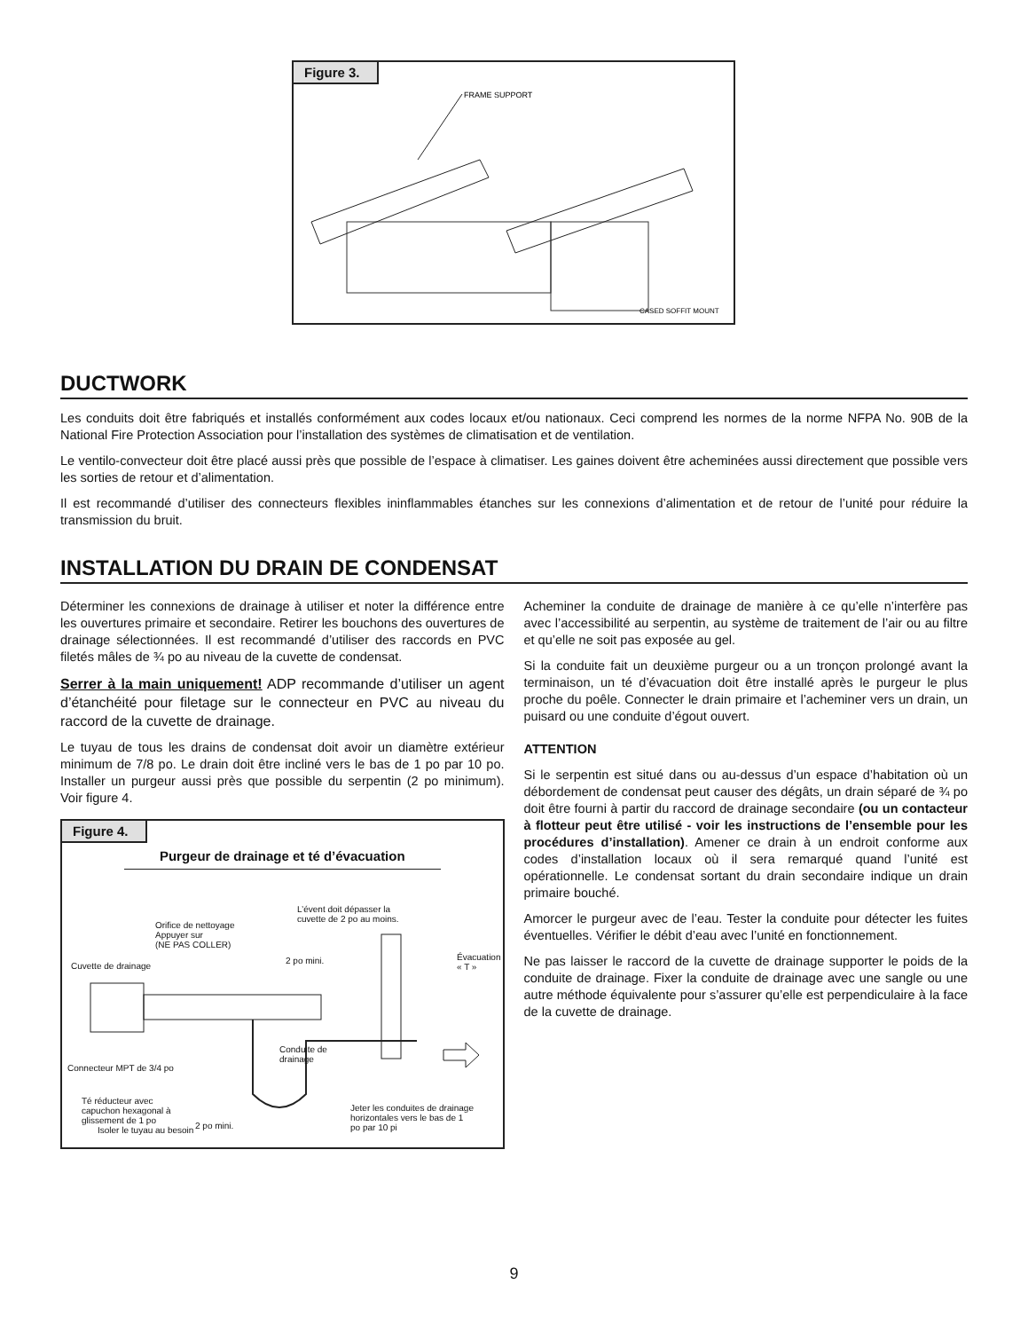Figure 3.
FRAME SUPPORT
CASED SOFFIT MOUNT
DUCTWORK
Les conduits doit être fabriqués et installés conformément aux codes locaux et/ou nationaux. Ceci comprend les normes de la norme NFPA No. 90B de la National Fire Protection Association pour l’installation des systèmes de climatisation et de ventilation.
Le ventilo-convecteur doit être placé aussi près que possible de l’espace à climatiser. Les gaines doivent être acheminées aussi directement que possible vers les sorties de retour et d’alimentation.
Il est recommandé d’utiliser des connecteurs flexibles ininflammables étanches sur les connexions d’alimentation et de retour de l’unité pour réduire la transmission du bruit.
INSTALLATION DU DRAIN DE CONDENSAT
Déterminer les connexions de drainage à utiliser et noter la différence entre les ouvertures primaire et secondaire. Retirer les bouchons des ouvertures de drainage sélectionnées. Il est recommandé d’utiliser des raccords en PVC filetés mâles de ¾ po au niveau de la cuvette de condensat.
Serrer à la main uniquement! ADP recommande d’utiliser un agent d’étanchéité pour filetage sur le connecteur en PVC au niveau du raccord de la cuvette de drainage.
Le tuyau de tous les drains de condensat doit avoir un diamètre extérieur minimum de 7/8 po. Le drain doit être incliné vers le bas de 1 po par 10 po. Installer un purgeur aussi près que possible du serpentin (2 po minimum). Voir figure 4.
Figure 4.
Purgeur de drainage et té d’évacuation
L’évent doit dépasser la
cuvette de 2 po au moins.
Orifice de nettoyage
Appuyer sur
(NE PAS COLLER)
Cuvette de drainage
2 po mini. Évacuation « T »
Conduite de
drainage
Connecteur MPT de 3/4 po
Té réducteur avec
capuchon hexagonal à
glissement de 1 po
2 po mini.
Jeter les conduites de drainage
horizontales vers le bas de 1
po par 10 pi
Isoler le tuyau au besoin
Acheminer la conduite de drainage de manière à ce qu’elle n’interfère pas avec l’accessibilité au serpentin, au système de traitement de l’air ou au filtre et qu’elle ne soit pas exposée au gel.
Si la conduite fait un deuxième purgeur ou a un tronçon prolongé avant la terminaison, un té d’évacuation doit être installé après le purgeur le plus proche du poêle. Connecter le drain primaire et l’acheminer vers un drain, un puisard ou une conduite d’égout ouvert.
ATTENTION
Si le serpentin est situé dans ou au-dessus d’un espace d’habitation où un débordement de condensat peut causer des dégâts, un drain séparé de ¾ po doit être fourni à partir du raccord de drainage secondaire (ou un contacteur à flotteur peut être utilisé - voir les instructions de l’ensemble pour les procédures d’installation). Amener ce drain à un endroit conforme aux codes d’installation locaux où il sera remarqué quand l’unité est opérationnelle. Le condensat sortant du drain secondaire indique un drain primaire bouché.
Amorcer le purgeur avec de l’eau. Tester la conduite pour détecter les fuites éventuelles. Vérifier le débit d’eau avec l’unité en fonctionnement.
Ne pas laisser le raccord de la cuvette de drainage supporter le poids de la conduite de drainage. Fixer la conduite de drainage avec une sangle ou une autre méthode équivalente pour s’assurer qu’elle est perpendiculaire à la face de la cuvette de drainage.
9